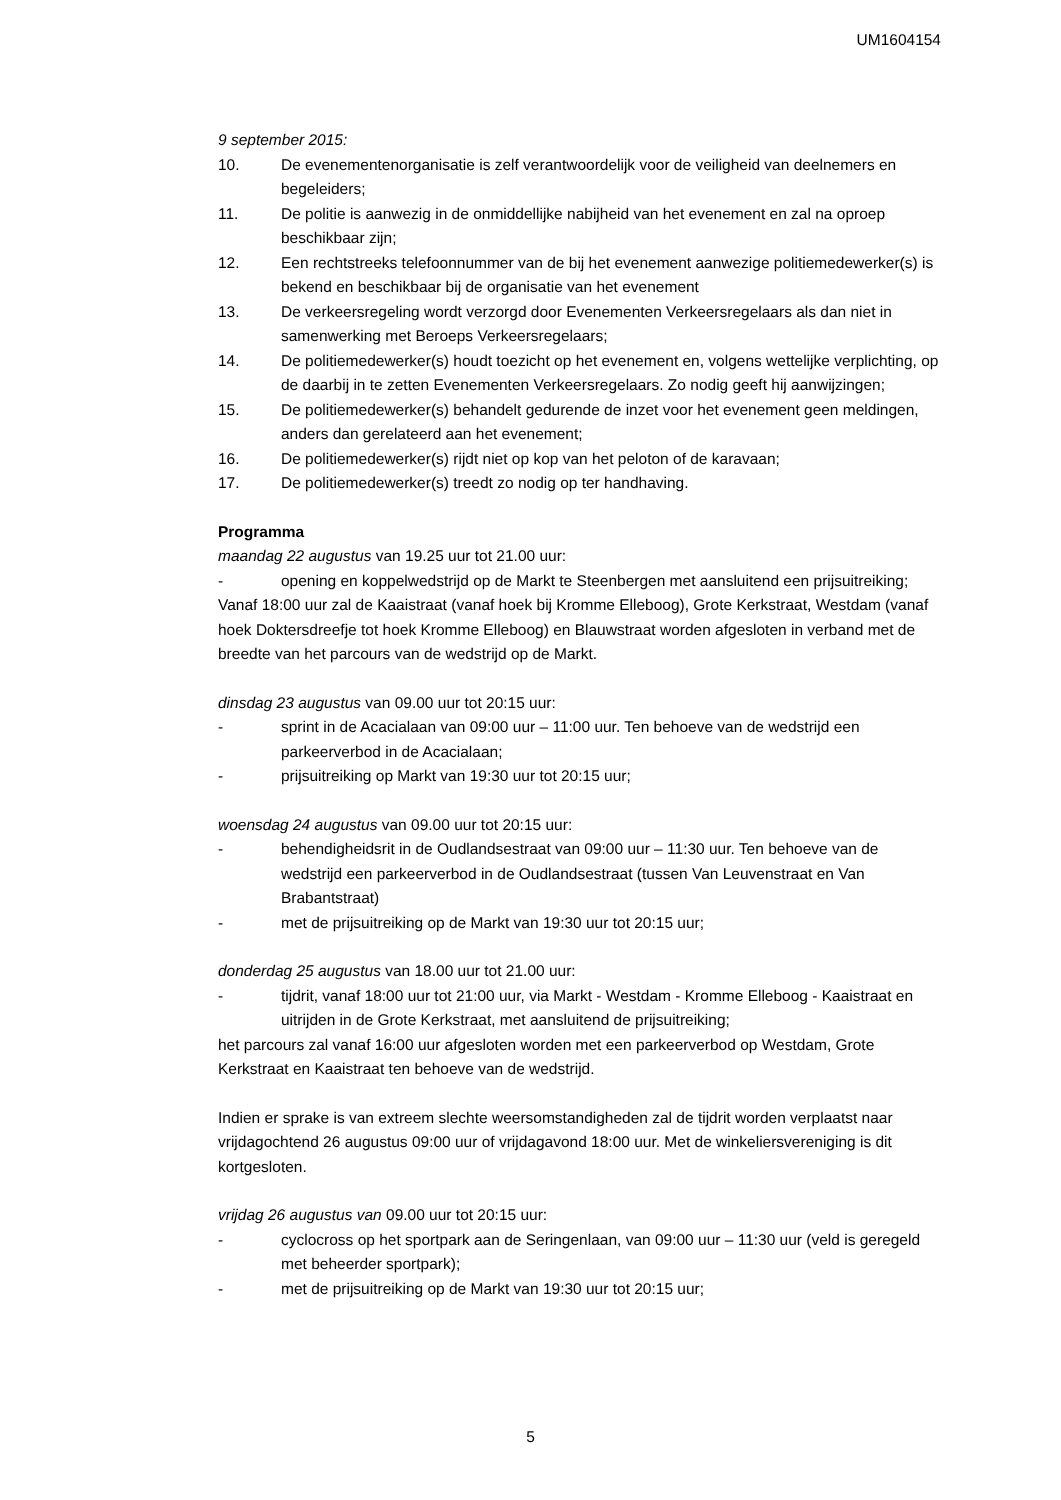UM1604154
9 september 2015:
10. De evenementenorganisatie is zelf verantwoordelijk voor de veiligheid van deelnemers en begeleiders;
11. De politie is aanwezig in de onmiddellijke nabijheid van het evenement en zal na oproep beschikbaar zijn;
12. Een rechtstreeks telefoonnummer van de bij het evenement aanwezige politiemedewerker(s) is bekend en beschikbaar bij de organisatie van het evenement
13. De verkeersregeling wordt verzorgd door Evenementen Verkeersregelaars als dan niet in samenwerking met Beroeps Verkeersregelaars;
14. De politiemedewerker(s) houdt toezicht op het evenement en, volgens wettelijke verplichting, op de daarbij in te zetten Evenementen Verkeersregelaars. Zo nodig geeft hij aanwijzingen;
15. De politiemedewerker(s) behandelt gedurende de inzet voor het evenement geen meldingen, anders dan gerelateerd aan het evenement;
16. De politiemedewerker(s) rijdt niet op kop van het peloton of de karavaan;
17. De politiemedewerker(s) treedt zo nodig op ter handhaving.
Programma
maandag 22 augustus van 19.25 uur tot 21.00 uur:
- opening en koppelwedstrijd op de Markt te Steenbergen met aansluitend een prijsuitreiking;
Vanaf 18:00 uur zal de Kaaistraat (vanaf hoek bij Kromme Elleboog), Grote Kerkstraat, Westdam (vanaf hoek Doktersdreefje tot hoek Kromme Elleboog) en Blauwstraat worden afgesloten in verband met de breedte van het parcours van de wedstrijd op de Markt.
dinsdag 23 augustus van 09.00 uur tot 20:15 uur:
- sprint in de Acacialaan van 09:00 uur – 11:00 uur. Ten behoeve van de wedstrijd een parkeerverbod in de Acacialaan;
- prijsuitreiking op Markt van 19:30 uur tot 20:15 uur;
woensdag 24 augustus van 09.00 uur tot 20:15 uur:
- behendigheidsrit in de Oudlandsestraat van 09:00 uur – 11:30 uur. Ten behoeve van de wedstrijd een parkeerverbod in de Oudlandsestraat (tussen Van Leuvenstraat en Van Brabantstraat)
- met de prijsuitreiking op de Markt van 19:30 uur tot 20:15 uur;
donderdag 25 augustus van 18.00 uur tot 21.00 uur:
- tijdrit, vanaf 18:00 uur tot 21:00 uur, via Markt - Westdam - Kromme Elleboog - Kaaistraat en uitrijden in de Grote Kerkstraat, met aansluitend de prijsuitreiking;
het parcours zal vanaf 16:00 uur afgesloten worden met een parkeerverbod op Westdam, Grote Kerkstraat en Kaaistraat ten behoeve van de wedstrijd.
Indien er sprake is van extreem slechte weersomstandigheden zal de tijdrit worden verplaatst naar vrijdagochtend 26 augustus 09:00 uur of vrijdagavond 18:00 uur. Met de winkeliersvereniging is dit kortgesloten.
vrijdag 26 augustus van 09.00 uur tot 20:15 uur:
- cyclocross op het sportpark aan de Seringenlaan, van 09:00 uur – 11:30 uur (veld is geregeld met beheerder sportpark);
- met de prijsuitreiking op de Markt van 19:30 uur tot 20:15 uur;
5